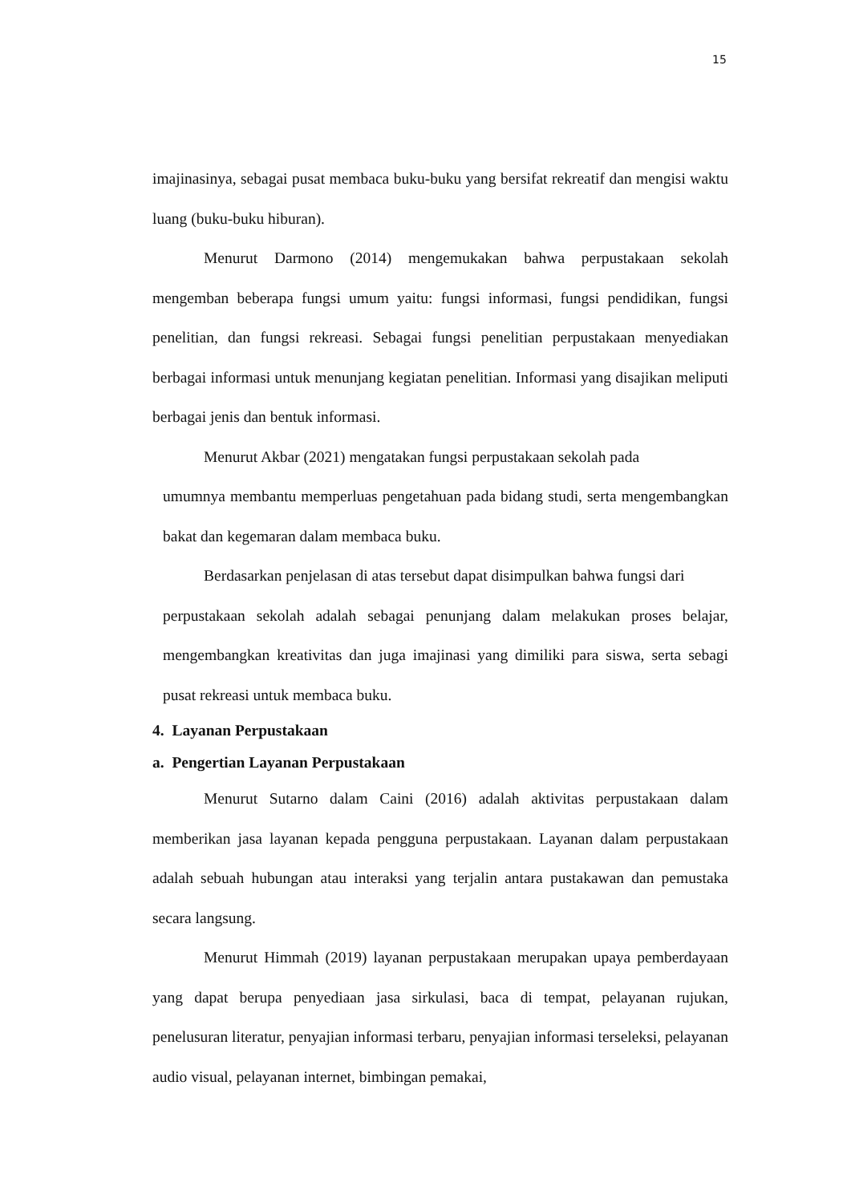15
imajinasinya, sebagai pusat membaca buku-buku yang bersifat rekreatif dan mengisi waktu luang (buku-buku hiburan).
Menurut Darmono (2014) mengemukakan bahwa perpustakaan sekolah mengemban beberapa fungsi umum yaitu: fungsi informasi, fungsi pendidikan, fungsi penelitian, dan fungsi rekreasi. Sebagai fungsi penelitian perpustakaan menyediakan berbagai informasi untuk menunjang kegiatan penelitian. Informasi yang disajikan meliputi berbagai jenis dan bentuk informasi.
Menurut Akbar (2021) mengatakan fungsi perpustakaan sekolah pada
umumnya membantu memperluas pengetahuan pada bidang studi, serta mengembangkan bakat dan kegemaran dalam membaca buku.
Berdasarkan penjelasan di atas tersebut dapat disimpulkan bahwa fungsi dari
perpustakaan sekolah adalah sebagai penunjang dalam melakukan proses belajar, mengembangkan kreativitas dan juga imajinasi yang dimiliki para siswa, serta sebagi pusat rekreasi untuk membaca buku.
4. Layanan Perpustakaan
a. Pengertian Layanan Perpustakaan
Menurut Sutarno dalam Caini (2016) adalah aktivitas perpustakaan dalam memberikan jasa layanan kepada pengguna perpustakaan. Layanan dalam perpustakaan adalah sebuah hubungan atau interaksi yang terjalin antara pustakawan dan pemustaka secara langsung.
Menurut Himmah (2019) layanan perpustakaan merupakan upaya pemberdayaan yang dapat berupa penyediaan jasa sirkulasi, baca di tempat, pelayanan rujukan, penelusuran literatur, penyajian informasi terbaru, penyajian informasi terseleksi, pelayanan audio visual, pelayanan internet, bimbingan pemakai,